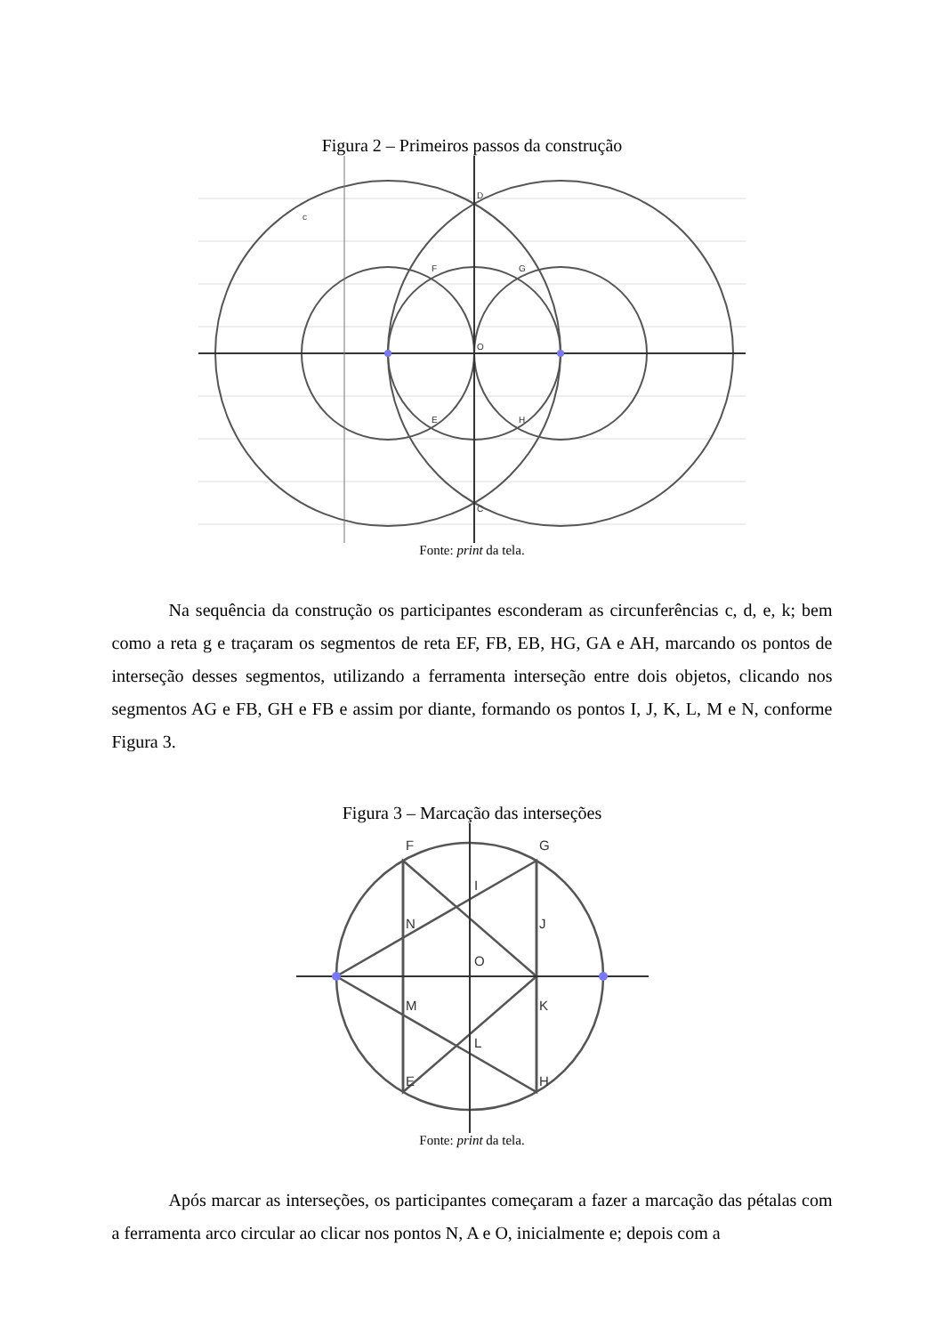Figura 2 – Primeiros passos da construção
D
C
F
G
E
H
O
c
Fonte: print da tela.
Na sequência da construção os participantes esconderam as circunferências c, d, e, k; bem como a reta g e traçaram os segmentos de reta EF, FB, EB, HG, GA e AH, marcando os pontos de interseção desses segmentos, utilizando a ferramenta interseção entre dois objetos, clicando nos segmentos AG e FB, GH e FB e assim por diante, formando os pontos I, J, K, L, M e N, conforme Figura 3.
Figura 3 – Marcação das interseções
F
G
I
N
J
O
M
K
L
E
H
Fonte: print da tela.
Após marcar as interseções, os participantes começaram a fazer a marcação das pétalas com a ferramenta arco circular ao clicar nos pontos N, A e O, inicialmente e; depois com a